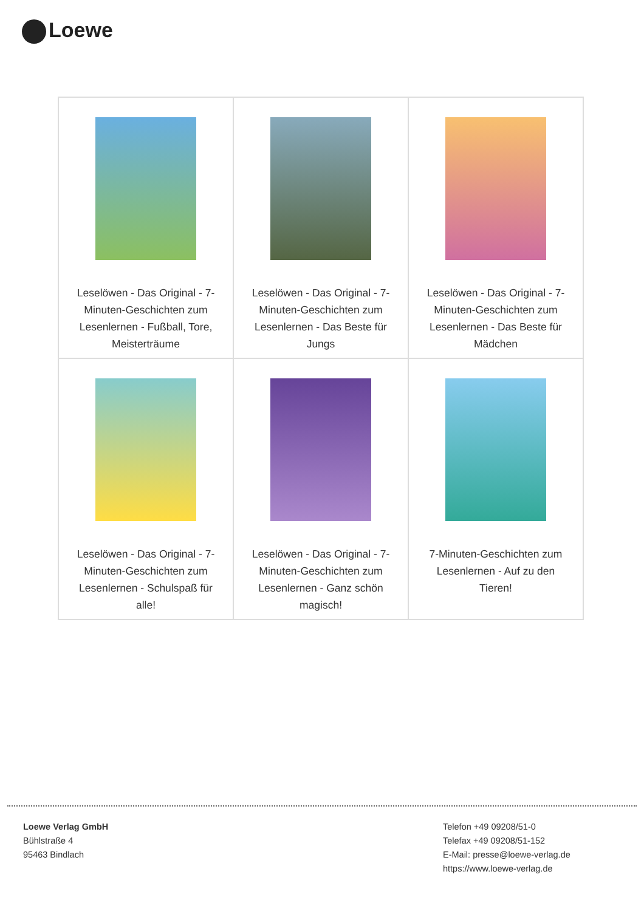Loewe
| Leselöwen - Das Original - 7-Minuten-Geschichten zum Lesenlernen - Fußball, Tore, Meisterträume | Leselöwen - Das Original - 7-Minuten-Geschichten zum Lesenlernen - Das Beste für Jungs | Leselöwen - Das Original - 7-Minuten-Geschichten zum Lesenlernen - Das Beste für Mädchen |
| Leselöwen - Das Original - 7-Minuten-Geschichten zum Lesenlernen - Schulspaß für alle! | Leselöwen - Das Original - 7-Minuten-Geschichten zum Lesenlernen - Ganz schön magisch! | 7-Minuten-Geschichten zum Lesenlernen - Auf zu den Tieren! |
Loewe Verlag GmbH
Bühlstraße 4
95463 Bindlach
Telefon +49 09208/51-0
Telefax +49 09208/51-152
E-Mail: presse@loewe-verlag.de
https://www.loewe-verlag.de